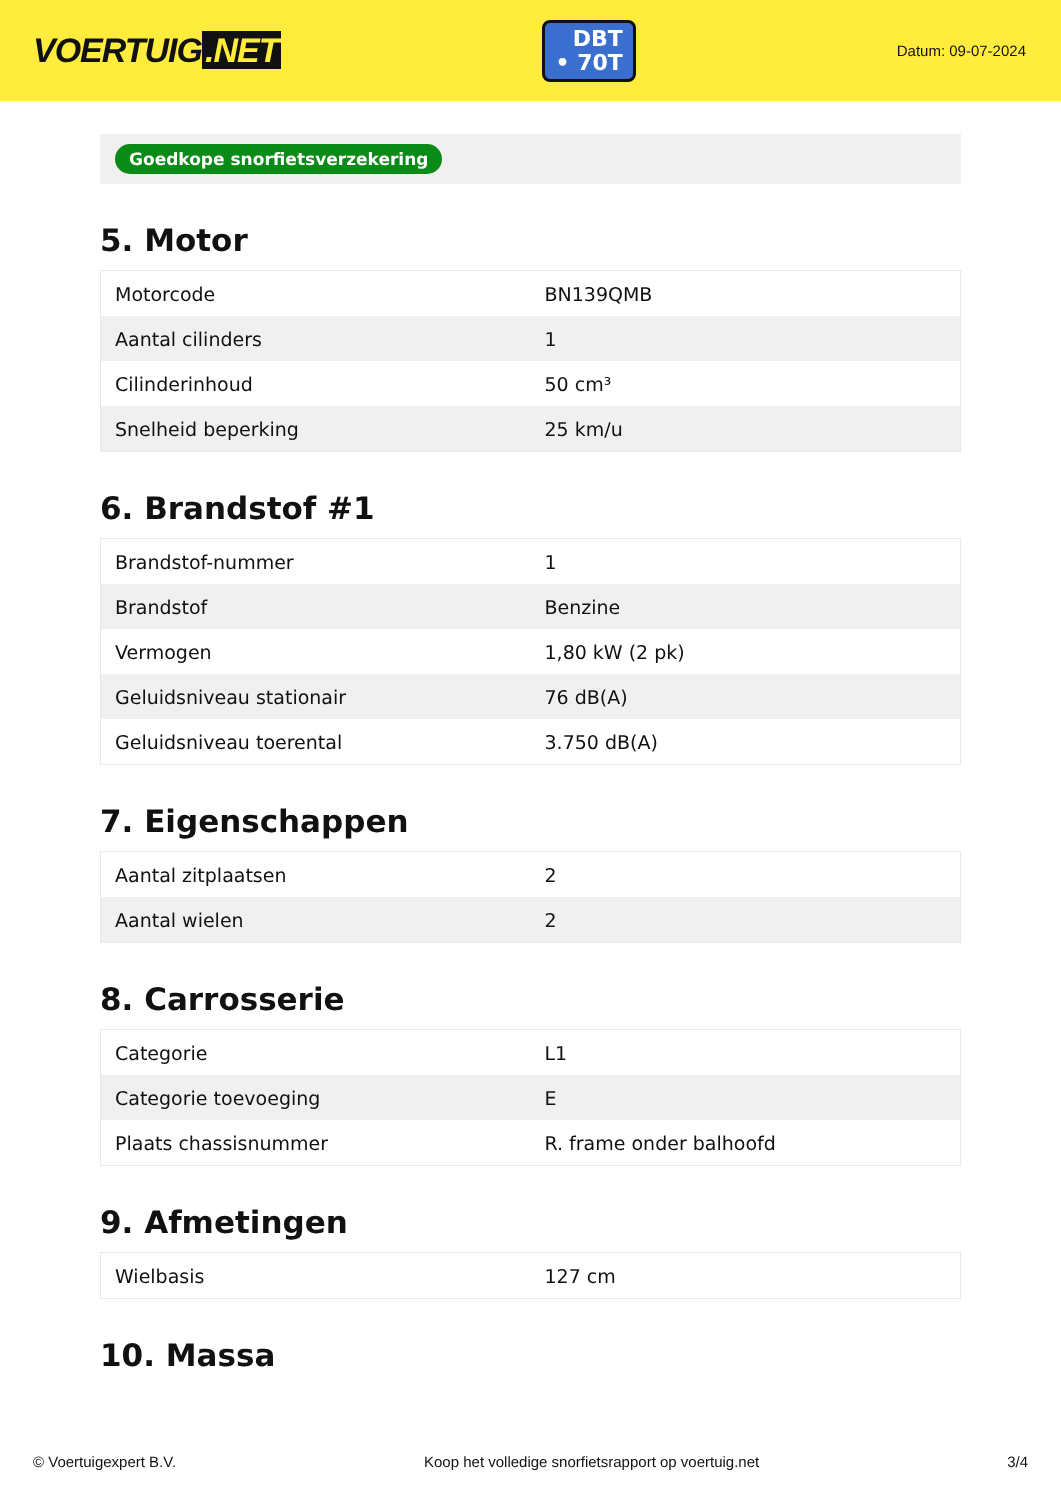VOERTUIG.NET
DBT
• 70T
Datum: 09-07-2024
Goedkope snorfietsverzekering
5. Motor
| Motorcode | BN139QMB |
| Aantal cilinders | 1 |
| Cilinderinhoud | 50 cm³ |
| Snelheid beperking | 25 km/u |
6. Brandstof #1
| Brandstof-nummer | 1 |
| Brandstof | Benzine |
| Vermogen | 1,80 kW (2 pk) |
| Geluidsniveau stationair | 76 dB(A) |
| Geluidsniveau toerental | 3.750 dB(A) |
7. Eigenschappen
| Aantal zitplaatsen | 2 |
| Aantal wielen | 2 |
8. Carrosserie
| Categorie | L1 |
| Categorie toevoeging | E |
| Plaats chassisnummer | R. frame onder balhoofd |
9. Afmetingen
| Wielbasis | 127 cm |
10. Massa
© Voertuigexpert B.V. Koop het volledige snorfietsrapport op voertuig.net 3/4